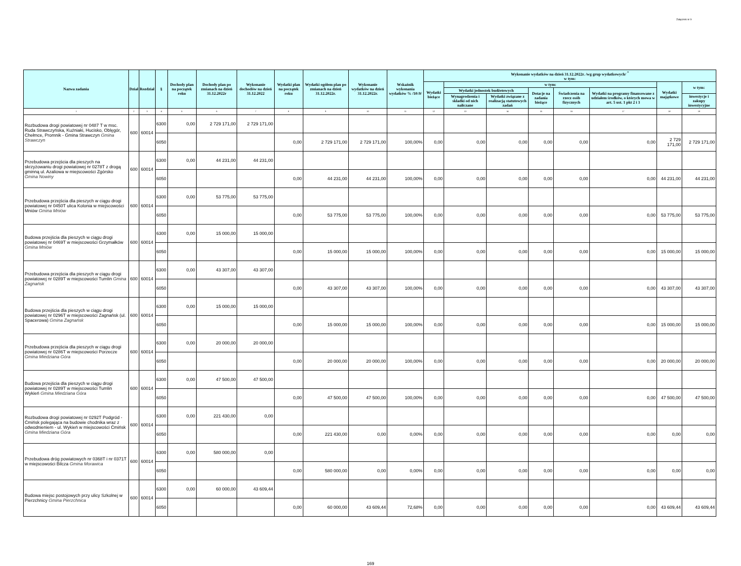Załącznik nr 9
| Nazwa zadania | Dział | Rozdział | § | Dochody plan na początek roku | Dochody plan po zmianach na dzień 31.12.2022r | Wykonanie dochodów na dzień 31.12.2022 | Wydatki plan na początek roku | Wydatki ogółem plan po zmianach na dzień 31.12.2022r. | Wykonanie wydatków na dzień 31.12.2022r. | Wskaźnik wykonania wydatków % /10:9/ | Wykonanie wydatków na dzień 31.12.2022r. /wg grup wydatkowych/ <sup>*</sup> w tym: | | | | | | | |
| --- | --- | --- | --- | --- | --- | --- | --- | --- | --- | --- | --- | --- | --- | --- | --- | --- | --- | --- |
| | | | | | | | | | | | Wydatki bieżące | w tym: | | | | | Wydatki majątkowe | w tym: |
| | | | | | | | | | | | | Wydatki jednostek budżetowych | | Dotacje na zadania bieżące | Świadczenia na rzecz osób fizycznych | Wydatki na programy finansowane z udziałem środków, o których mowa w art. 5 ust. 1 pkt 2 i 3 | | |
| | | | | | | | | | | | | Wynagrodzenia i składki od nich naliczane | Wydatki związane z realizacją statutowych zadań | | | | | inwestycje i zakupy inwestycyjne |
| 1 | 2 | 3 | 4 | 5 | 6 | 7 | 8 | 9 | 10 | 11 | 12 | 13 | 14 | 15 | 16 | 17 | 18 | 19 |
| Rozbudowa drogi powiatowej nr 0487 T w msc. Ruda Strawczyńska, Kuźniaki, Hucisko, Oblęgór, Chełmce, Promnik - Gmina Strawczyn Gmina Strawczyn | 600 | 60014 | 6300 | 0,00 | 2 729 171,00 | 2 729 171,00 | | | | | | | | | | | | |
| | | | 6050 | | | | 0,00 | 2 729 171,00 | 2 729 171,00 | 100,00% | 0,00 | 0,00 | 0,00 | 0,00 | 0,00 | 0,00 | 2 729 171,00 | 2 729 171,00 |
| Przebudowa przejścia dla pieszych na skrzyżowaniu drogi powiatowej nr 0278T z drogą gminną ul. Azaliowa w miejscowości Zgórsko Gmina Nowiny | 600 | 60014 | 6300 | 0,00 | 44 231,00 | 44 231,00 | | | | | | | | | | | | |
| | | | 6050 | | | | 0,00 | 44 231,00 | 44 231,00 | 100,00% | 0,00 | 0,00 | 0,00 | 0,00 | 0,00 | 0,00 | 44 231,00 | 44 231,00 |
| Przebudowa przejścia dla pieszych w ciągu drogi powiatowej nr 0450T ulica Kolonia w miejscowości Mniów Gmina Mniów | 600 | 60014 | 6300 | 0,00 | 53 775,00 | 53 775,00 | | | | | | | | | | | | |
| | | | 6050 | | | | 0,00 | 53 775,00 | 53 775,00 | 100,00% | 0,00 | 0,00 | 0,00 | 0,00 | 0,00 | 0,00 | 53 775,00 | 53 775,00 |
| Budowa przejścia dla pieszych w ciągu drogi powiatowej nr 0469T w miejscowości Grzymałków Gmina Mniów | 600 | 60014 | 6300 | 0,00 | 15 000,00 | 15 000,00 | | | | | | | | | | | | |
| | | | 6050 | | | | 0,00 | 15 000,00 | 15 000,00 | 100,00% | 0,00 | 0,00 | 0,00 | 0,00 | 0,00 | 0,00 | 15 000,00 | 15 000,00 |
| Przebudowa przejścia dla pieszych w ciągu drogi powiatowej nr 0289T w miejscowości Tumlin Gmina Zagnańsk | 600 | 60014 | 6300 | 0,00 | 43 307,00 | 43 307,00 | | | | | | | | | | | | |
| | | | 6050 | | | | 0,00 | 43 307,00 | 43 307,00 | 100,00% | 0,00 | 0,00 | 0,00 | 0,00 | 0,00 | 0,00 | 43 307,00 | 43 307,00 |
| Budowa przejścia dla pieszych w ciągu drogi powiatowej nr 0296T w miejscowości Zagnańsk (ul. Spacerowa) Gmina Zagnańsk | 600 | 60014 | 6300 | 0,00 | 15 000,00 | 15 000,00 | | | | | | | | | | | | |
| | | | 6050 | | | | 0,00 | 15 000,00 | 15 000,00 | 100,00% | 0,00 | 0,00 | 0,00 | 0,00 | 0,00 | 0,00 | 15 000,00 | 15 000,00 |
| Przebudowa przejścia dla pieszych w ciągu drogi powiatowej nr 0286T w miejscowości Porzecze Gmina Miedziana Góra | 600 | 60014 | 6300 | 0,00 | 20 000,00 | 20 000,00 | | | | | | | | | | | | |
| | | | 6050 | | | | 0,00 | 20 000,00 | 20 000,00 | 100,00% | 0,00 | 0,00 | 0,00 | 0,00 | 0,00 | 0,00 | 20 000,00 | 20 000,00 |
| Budowa przejścia dla pieszych w ciągu drogi powiatowej nr 0289T w miejscowości Tumlin Wykień Gmina Miedziana Góra | 600 | 60014 | 6300 | 0,00 | 47 500,00 | 47 500,00 | | | | | | | | | | | | |
| | | | 6050 | | | | 0,00 | 47 500,00 | 47 500,00 | 100,00% | 0,00 | 0,00 | 0,00 | 0,00 | 0,00 | 0,00 | 47 500,00 | 47 500,00 |
| Rozbudowa drogi powiatowej nr 0292T Podgród - Ćmińsk polegająca na budowie chodnika wraz z odwodnieniem - ul. Wykień w miejscowości Ćmińsk Gmina Miedziana Góra | 600 | 60014 | 6300 | 0,00 | 221 430,00 | 0,00 | | | | | | | | | | | | |
| | | | 6050 | | | | 0,00 | 221 430,00 | 0,00 | 0,00% | 0,00 | 0,00 | 0,00 | 0,00 | 0,00 | 0,00 | 0,00 | 0,00 |
| Przebudowa dróg powiatowych nr 0368T i nr 0371T w miejscowości Bilcza Gmina Morawica | 600 | 60014 | 6300 | 0,00 | 580 000,00 | 0,00 | | | | | | | | | | | | |
| | | | 6050 | | | | 0,00 | 580 000,00 | 0,00 | 0,00% | 0,00 | 0,00 | 0,00 | 0,00 | 0,00 | 0,00 | 0,00 | 0,00 |
| Budowa miejsc postojowych przy ulicy Szkolnej w Pierzchnicy Gmina Pierzchnica | 600 | 60014 | 6300 | 0,00 | 60 000,00 | 43 609,44 | | | | | | | | | | | | |
| | | | 6050 | | | | 0,00 | 60 000,00 | 43 609,44 | 72,68% | 0,00 | 0,00 | 0,00 | 0,00 | 0,00 | 0,00 | 43 609,44 | 43 609,44 |
169